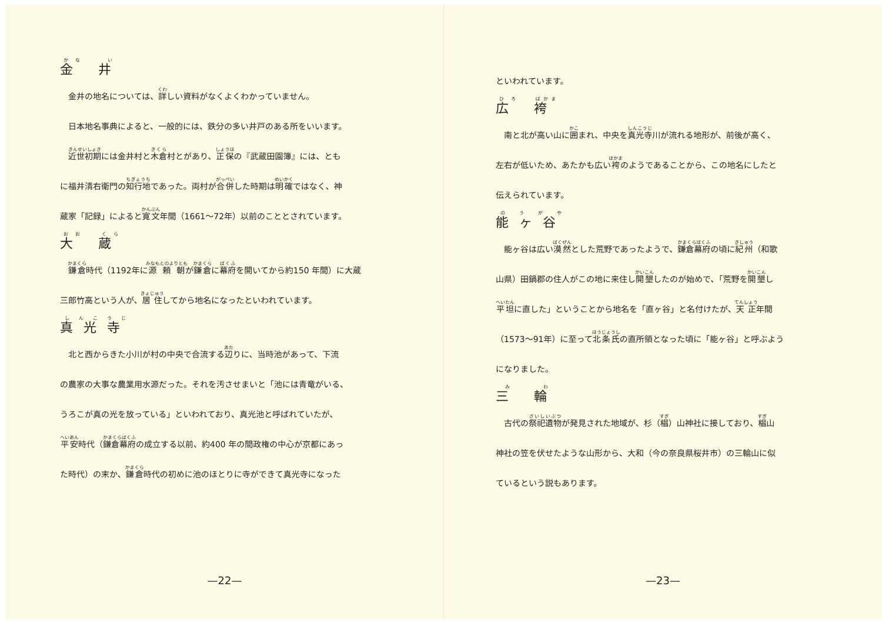金 井
　金井の地名については、詳しい資料がなくよくわかっていません。
　日本地名事典によると、一般的には、鉄分の多い井戸のある所をいいます。
　近世初期には金井村と木倉村とがあり、正保の『武蔵田園簿』には、とも
に福井清右衛門の知行地であった。両村が合併した時期は明確ではなく、神
蔵家「記録」によると寛文年間（1661～72年）以前のこととされています。
大 蔵
　鎌倉時代（1192年に源頼朝が鎌倉に幕府を開いてから約150 年間）に大蔵
三郎竹高という人が、居住してから地名になったといわれています。
真光寺
　北と西からきた小川が村の中央で合流する辺りに、当時池があって、下流
の農家の大事な農業用水源だった。それを汚させまいと「池には青竜がいる、
うろこが真の光を放っている」といわれており、真光池と呼ばれていたが、
平安時代（鎌倉幕府の成立する以前、約400 年の間政権の中心が京都にあっ
た時代）の末か、鎌倉時代の初めに池のほとりに寺ができて真光寺になった
—22—
といわれています。
広 袴
　南と北が高い山に囲まれ、中央を真光寺川が流れる地形が、前後が高く、
左右が低いため、あたかも広い袴のようであることから、この地名にしたと
伝えられています。
能ヶ谷
　能ヶ谷は広い漠然とした荒野であったようで、鎌倉幕府の頃に紀州（和歌
山県）田鍋郡の住人がこの地に来住し開墾したのが始めで、「荒野を開墾し
平坦に直した」ということから地名を「直ヶ谷」と名付けたが、天正年間
（1573～91年）に至って北条氏の直所領となった頃に「能ヶ谷」と呼ぶよう
になりました。
三 輪
　古代の祭祀遺物が発見された地域が、杉（椙）山神社に接しており、椙山
神社の笠を伏せたような山形から、大和（今の奈良県桜井市）の三輪山に似
ているという説もあります。
—23—